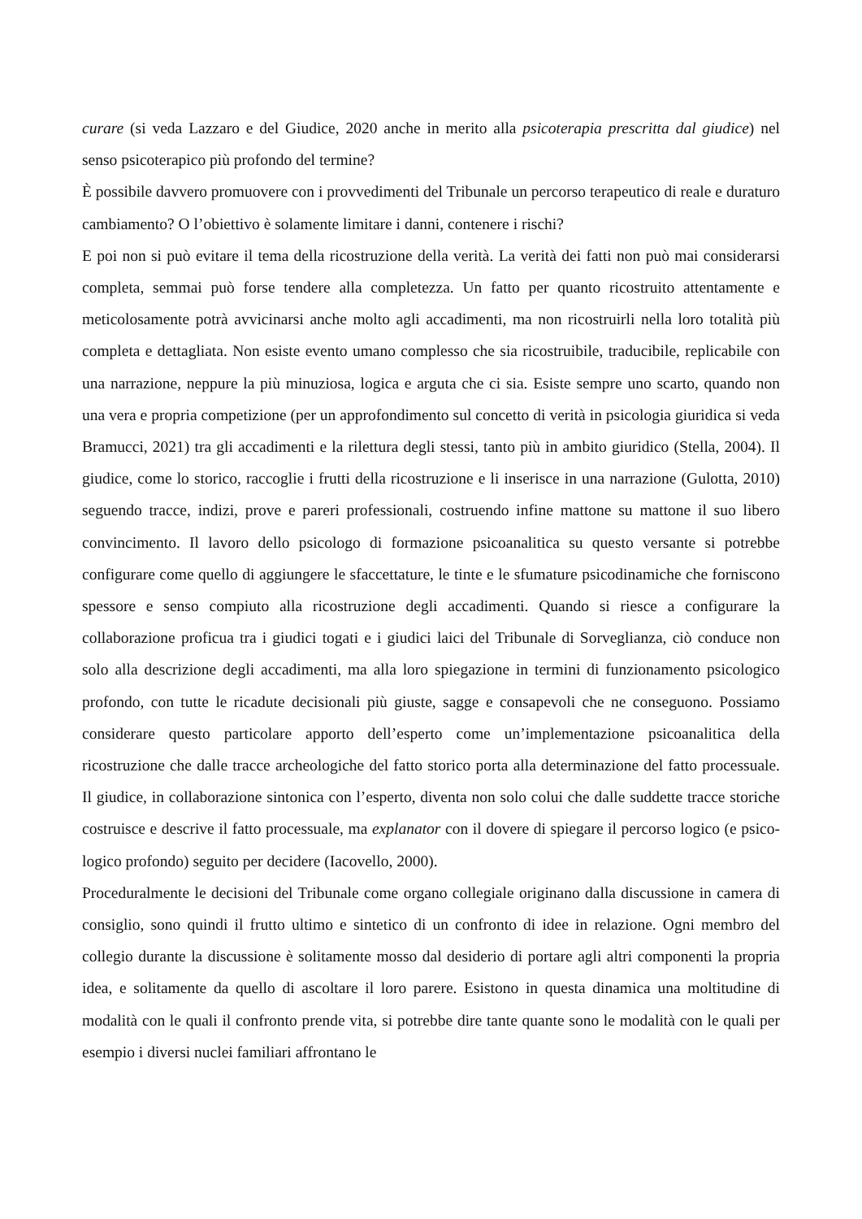curare (si veda Lazzaro e del Giudice, 2020 anche in merito alla psicoterapia prescritta dal giudice) nel senso psicoterapico più profondo del termine?
È possibile davvero promuovere con i provvedimenti del Tribunale un percorso terapeutico di reale e duraturo cambiamento? O l’obiettivo è solamente limitare i danni, contenere i rischi?
E poi non si può evitare il tema della ricostruzione della verità. La verità dei fatti non può mai considerarsi completa, semmai può forse tendere alla completezza. Un fatto per quanto ricostruito attentamente e meticolosamente potrà avvicinarsi anche molto agli accadimenti, ma non ricostruirli nella loro totalità più completa e dettagliata. Non esiste evento umano complesso che sia ricostruibile, traducibile, replicabile con una narrazione, neppure la più minuziosa, logica e arguta che ci sia. Esiste sempre uno scarto, quando non una vera e propria competizione (per un approfondimento sul concetto di verità in psicologia giuridica si veda Bramucci, 2021) tra gli accadimenti e la rilettura degli stessi, tanto più in ambito giuridico (Stella, 2004). Il giudice, come lo storico, raccoglie i frutti della ricostruzione e li inserisce in una narrazione (Gulotta, 2010) seguendo tracce, indizi, prove e pareri professionali, costruendo infine mattone su mattone il suo libero convincimento. Il lavoro dello psicologo di formazione psicoanalitica su questo versante si potrebbe configurare come quello di aggiungere le sfaccettature, le tinte e le sfumature psicodinamiche che forniscono spessore e senso compiuto alla ricostruzione degli accadimenti. Quando si riesce a configurare la collaborazione proficua tra i giudici togati e i giudici laici del Tribunale di Sorveglianza, ciò conduce non solo alla descrizione degli accadimenti, ma alla loro spiegazione in termini di funzionamento psicologico profondo, con tutte le ricadute decisionali più giuste, sagge e consapevoli che ne conseguono. Possiamo considerare questo particolare apporto dell’esperto come un’implementazione psicoanalitica della ricostruzione che dalle tracce archeologiche del fatto storico porta alla determinazione del fatto processuale. Il giudice, in collaborazione sintonica con l’esperto, diventa non solo colui che dalle suddette tracce storiche costruisce e descrive il fatto processuale, ma explanator con il dovere di spiegare il percorso logico (e psico-logico profondo) seguito per decidere (Iacovello, 2000).
Proceduralmente le decisioni del Tribunale come organo collegiale originano dalla discussione in camera di consiglio, sono quindi il frutto ultimo e sintetico di un confronto di idee in relazione. Ogni membro del collegio durante la discussione è solitamente mosso dal desiderio di portare agli altri componenti la propria idea, e solitamente da quello di ascoltare il loro parere. Esistono in questa dinamica una moltitudine di modalità con le quali il confronto prende vita, si potrebbe dire tante quante sono le modalità con le quali per esempio i diversi nuclei familiari affrontano le